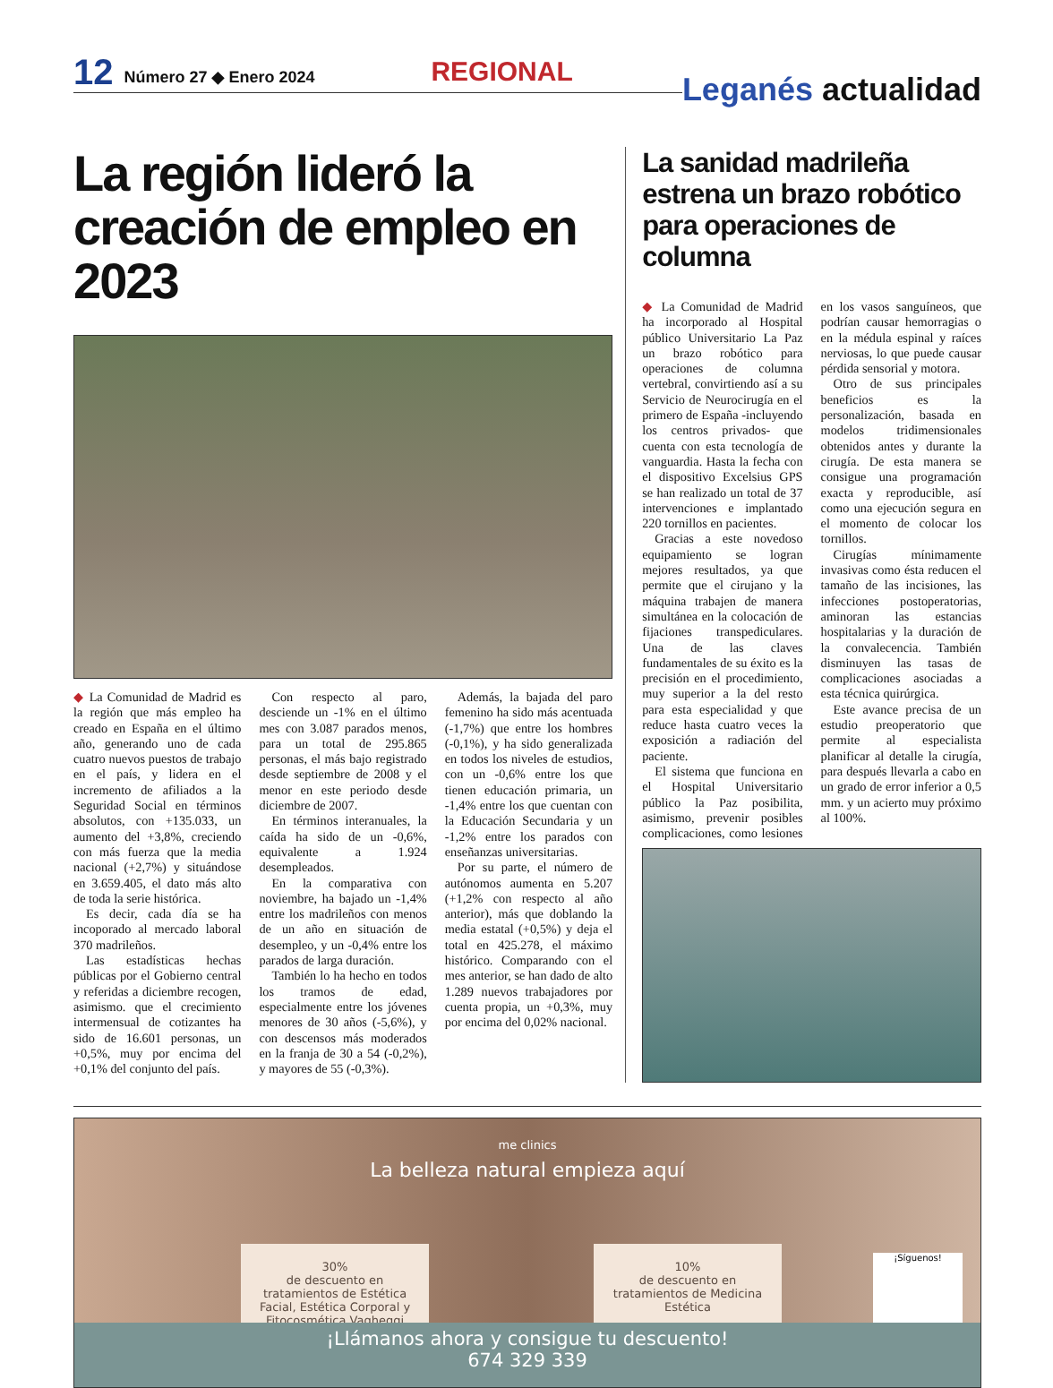12 Número 27 ◆ Enero 2024 REGIONAL Leganés actualidad
La región lideró la creación de empleo en 2023
◆ La Comunidad de Madrid es la región que más empleo ha creado en España en el último año, generando uno de cada cuatro nuevos puestos de trabajo en el país, y lidera en el incremento de afiliados a la Seguridad Social en términos absolutos, con +135.033, un aumento del +3,8%, creciendo con más fuerza que la media nacional (+2,7%) y situándose en 3.659.405, el dato más alto de toda la serie histórica.
Es decir, cada día se ha incoporado al mercado laboral 370 madrileños.
Las estadísticas hechas públicas por el Gobierno central y referidas a diciembre recogen, asimismo. que el crecimiento intermensual de cotizantes ha sido de 16.601 personas, un +0,5%, muy por encima del +0,1% del conjunto del país.
Con respecto al paro, desciende un -1% en el último mes con 3.087 parados menos, para un total de 295.865 personas, el más bajo registrado desde septiembre de 2008 y el menor en este periodo desde diciembre de 2007.
En términos interanuales, la caída ha sido de un -0,6%, equivalente a 1.924 desempleados.
En la comparativa con noviembre, ha bajado un -1,4% entre los madrileños con menos de un año en situación de desempleo, y un -0,4% entre los parados de larga duración.
También lo ha hecho en todos los tramos de edad, especialmente entre los jóvenes menores de 30 años (-5,6%), y con descensos más moderados en la franja de 30 a 54 (-0,2%), y mayores de 55 (-0,3%).
Además, la bajada del paro femenino ha sido más acentuada (-1,7%) que entre los hombres (-0,1%), y ha sido generalizada en todos los niveles de estudios, con un -0,6% entre los que tienen educación primaria, un -1,4% entre los que cuentan con la Educación Secundaria y un -1,2% entre los parados con enseñanzas universitarias.
Por su parte, el número de autónomos aumenta en 5.207 (+1,2% con respecto al año anterior), más que doblando la media estatal (+0,5%) y deja el total en 425.278, el máximo histórico. Comparando con el mes anterior, se han dado de alto 1.289 nuevos trabajadores por cuenta propia, un +0,3%, muy por encima del 0,02% nacional.
La sanidad madrileña estrena un brazo robótico para operaciones de columna
◆ La Comunidad de Madrid ha incorporado al Hospital público Universitario La Paz un brazo robótico para operaciones de columna vertebral, convirtiendo así a su Servicio de Neurocirugía en el primero de España -incluyendo los centros privados- que cuenta con esta tecnología de vanguardia. Hasta la fecha con el dispositivo Excelsius GPS se han realizado un total de 37 intervenciones e implantado 220 tornillos en pacientes.
Gracias a este novedoso equipamiento se logran mejores resultados, ya que permite que el cirujano y la máquina trabajen de manera simultánea en la colocación de fijaciones transpediculares. Una de las claves fundamentales de su éxito es la precisión en el procedimiento, muy superior a la del resto para esta especialidad y que reduce hasta cuatro veces la exposición a radiación del paciente.
El sistema que funciona en el Hospital Universitario público la Paz posibilita, asimismo, prevenir posibles complicaciones, como lesiones en los vasos sanguíneos, que podrían causar hemorragias o en la médula espinal y raíces nerviosas, lo que puede causar pérdida sensorial y motora.
Otro de sus principales beneficios es la personalización, basada en modelos tridimensionales obtenidos antes y durante la cirugía. De esta manera se consigue una programación exacta y reproducible, así como una ejecución segura en el momento de colocar los tornillos.
Cirugías mínimamente invasivas como ésta reducen el tamaño de las incisiones, las infecciones postoperatorias, aminoran las estancias hospitalarias y la duración de la convalecencia. También disminuyen las tasas de complicaciones asociadas a esta técnica quirúrgica.
Este avance precisa de un estudio preoperatorio que permite al especialista planificar al detalle la cirugía, para después llevarla a cabo en un grado de error inferior a 0,5 mm. y un acierto muy próximo al 100%.
me clinics
La belleza natural empieza aquí
30%
de descuento en tratamientos de Estética Facial, Estética Corporal y Fitocosmética Vagheggi
10%
de descuento en tratamientos de Medicina Estética
¡Síguenos!
¡Llámanos ahora y consigue tu descuento!
674 329 339